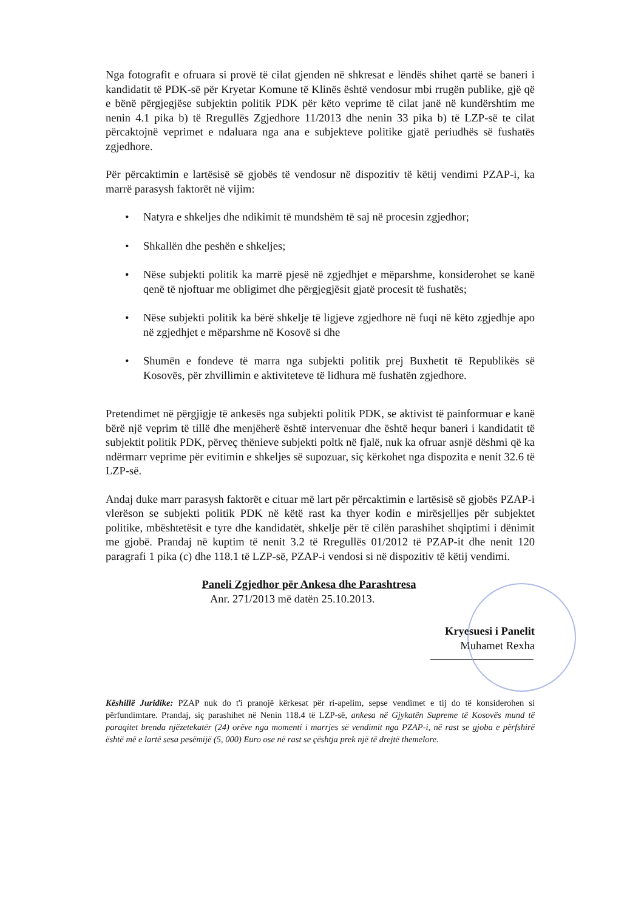Nga fotografit e ofruara si provë të cilat gjenden në shkresat e lëndës shihet qartë se baneri i kandidatit të PDK-së për Kryetar Komune të Klinës është vendosur mbi rrugën publike, gjë që e bënë përgjegjëse subjektin politik PDK për këto veprime të cilat janë në kundërshtim me nenin 4.1 pika b) të Rregullës Zgjedhore 11/2013 dhe nenin 33 pika b) të LZP-së te cilat përcaktojnë veprimet e ndaluara nga ana e subjekteve politike gjatë periudhës së fushatës zgjedhore.
Për përcaktimin e lartësisë së gjobës të vendosur në dispozitiv të këtij vendimi PZAP-i, ka marrë parasysh faktorët në vijim:
• Natyra e shkeljes dhe ndikimit të mundshëm të saj në procesin zgjedhor;
• Shkallën dhe peshën e shkeljes;
• Nëse subjekti politik ka marrë pjesë në zgjedhjet e mëparshme, konsiderohet se kanë qenë të njoftuar me obligimet dhe përgjegjësit gjatë procesit të fushatës;
• Nëse subjekti politik ka bërë shkelje të ligjeve zgjedhore në fuqi në këto zgjedhje apo në zgjedhjet e mëparshme në Kosovë si dhe
• Shumën e fondeve të marra nga subjekti politik prej Buxhetit të Republikës së Kosovës, për zhvillimin e aktiviteteve të lidhura më fushatën zgjedhore.
Pretendimet në përgjigje të ankesës nga subjekti politik PDK, se aktivist të painformuar e kanë bërë një veprim të tillë dhe menjëherë është intervenuar dhe është hequr baneri i kandidatit të subjektit politik PDK, përveç thënieve subjekti poltk në fjalë, nuk ka ofruar asnjë dëshmi që ka ndërmarr veprime për evitimin e shkeljes së supozuar, siç kërkohet nga dispozita e nenit 32.6 të LZP-së.
Andaj duke marr parasysh faktorët e cituar më lart për përcaktimin e lartësisë së gjobës PZAP-i vlerëson se subjekti politik PDK në këtë rast ka thyer kodin e mirësjelljes për subjektet politike, mbështetësit e tyre dhe kandidatët, shkelje për të cilën parashihet shqiptimi i dënimit me gjobë. Prandaj në kuptim të nenit 3.2 të Rregullës 01/2012 të PZAP-it dhe nenit 120 paragrafi 1 pika (c) dhe 118.1 të LZP-së, PZAP-i vendosi si në dispozitiv të këtij vendimi.
Paneli Zgjedhor për Ankesa dhe Parashtresa
Anr. 271/2013 më datën 25.10.2013.
Kryesuesi i Panelit
Muhamet Rexha
Këshillë Juridike: PZAP nuk do t'i pranojë kërkesat për ri-apelim, sepse vendimet e tij do të konsiderohen si përfundimtare. Prandaj, siç parashihet në Nenin 118.4 të LZP-së, ankesa në Gjykatën Supreme të Kosovës mund të paraqitet brenda njëzetekatër (24) orëve nga momenti i marrjes së vendimit nga PZAP-i, në rast se gjoba e përfshirë është më e lartë sesa pesëmijë (5, 000) Euro ose në rast se çështja prek një të drejtë themelore.